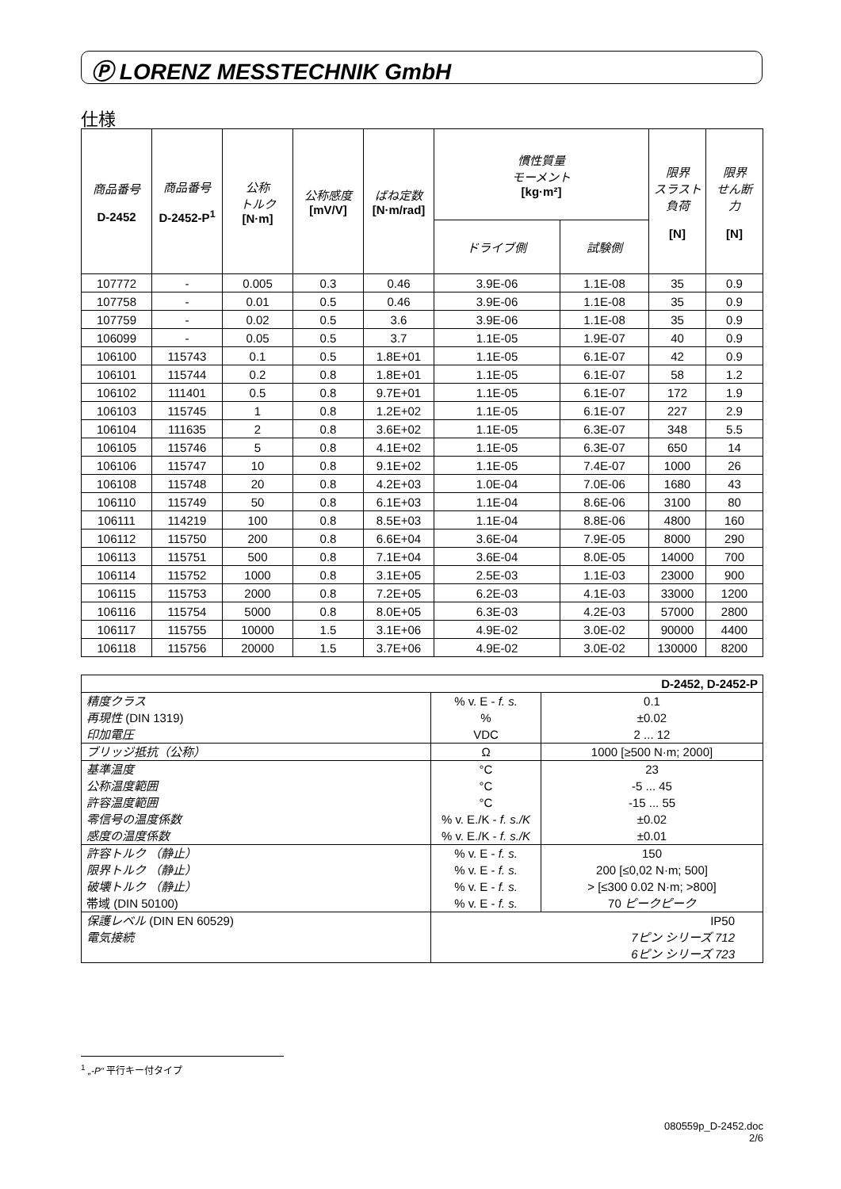Ⓟ LORENZ MESSTECHNIK GmbH
仕様
| 商品番号 D-2452 | 商品番号 D-2452-P<sup>1</sup> | 公称 トルク [N·m] | 公称感度 [mV/V] | ばね定数 [N·m/rad] | 慣性質量 モーメント [kg·m²] | | 限界 スラスト 負荷 [N] | 限界 せん断 力 [N] |
| --- | --- | --- | --- | --- | --- | --- | --- | --- |
| | | | | | ドライブ側 | 試験側 | | |
| 107772 | - | 0.005 | 0.3 | 0.46 | 3.9E-06 | 1.1E-08 | 35 | 0.9 |
| 107758 | - | 0.01 | 0.5 | 0.46 | 3.9E-06 | 1.1E-08 | 35 | 0.9 |
| 107759 | - | 0.02 | 0.5 | 3.6 | 3.9E-06 | 1.1E-08 | 35 | 0.9 |
| 106099 | - | 0.05 | 0.5 | 3.7 | 1.1E-05 | 1.9E-07 | 40 | 0.9 |
| 106100 | 115743 | 0.1 | 0.5 | 1.8E+01 | 1.1E-05 | 6.1E-07 | 42 | 0.9 |
| 106101 | 115744 | 0.2 | 0.8 | 1.8E+01 | 1.1E-05 | 6.1E-07 | 58 | 1.2 |
| 106102 | 111401 | 0.5 | 0.8 | 9.7E+01 | 1.1E-05 | 6.1E-07 | 172 | 1.9 |
| 106103 | 115745 | 1 | 0.8 | 1.2E+02 | 1.1E-05 | 6.1E-07 | 227 | 2.9 |
| 106104 | 111635 | 2 | 0.8 | 3.6E+02 | 1.1E-05 | 6.3E-07 | 348 | 5.5 |
| 106105 | 115746 | 5 | 0.8 | 4.1E+02 | 1.1E-05 | 6.3E-07 | 650 | 14 |
| 106106 | 115747 | 10 | 0.8 | 9.1E+02 | 1.1E-05 | 7.4E-07 | 1000 | 26 |
| 106108 | 115748 | 20 | 0.8 | 4.2E+03 | 1.0E-04 | 7.0E-06 | 1680 | 43 |
| 106110 | 115749 | 50 | 0.8 | 6.1E+03 | 1.1E-04 | 8.6E-06 | 3100 | 80 |
| 106111 | 114219 | 100 | 0.8 | 8.5E+03 | 1.1E-04 | 8.8E-06 | 4800 | 160 |
| 106112 | 115750 | 200 | 0.8 | 6.6E+04 | 3.6E-04 | 7.9E-05 | 8000 | 290 |
| 106113 | 115751 | 500 | 0.8 | 7.1E+04 | 3.6E-04 | 8.0E-05 | 14000 | 700 |
| 106114 | 115752 | 1000 | 0.8 | 3.1E+05 | 2.5E-03 | 1.1E-03 | 23000 | 900 |
| 106115 | 115753 | 2000 | 0.8 | 7.2E+05 | 6.2E-03 | 4.1E-03 | 33000 | 1200 |
| 106116 | 115754 | 5000 | 0.8 | 8.0E+05 | 6.3E-03 | 4.2E-03 | 57000 | 2800 |
| 106117 | 115755 | 10000 | 1.5 | 3.1E+06 | 4.9E-02 | 3.0E-02 | 90000 | 4400 |
| 106118 | 115756 | 20000 | 1.5 | 3.7E+06 | 4.9E-02 | 3.0E-02 | 130000 | 8200 |
| D-2452, D-2452-P | | |
| 精度クラス 再現性 (DIN 1319) 印加電圧 | % v. E - f. s. % VDC | 0.1 ±0.02 2 ... 12 |
| ブリッジ抵抗（公称） | Ω | 1000 [≥500 N·m; 2000] |
| 基準温度 公称温度範囲 許容温度範囲 零信号の温度係数 感度の温度係数 | °C °C °C % v. E./K - f. s./K % v. E./K - f. s./K | 23 -5 ... 45 -15 ... 55 ±0.02 ±0.01 |
| 許容トルク （静止） 限界トルク （静止） 破壊トルク （静止） 帯域 (DIN 50100) | % v. E - f. s. % v. E - f. s. % v. E - f. s. % v. E - f. s. | 150 200 [≤0,02 N·m; 500] > [≤300 0.02 N·m; >800] 70 ピークピーク |
| 保護レベル (DIN EN 60529) 電気接続 | IP50 7ピン シリーズ 712 6ピン シリーズ 723 | |
<sup>1</sup> „-P“ 平行キー付タイプ
080559p_D-2452.doc
2/6